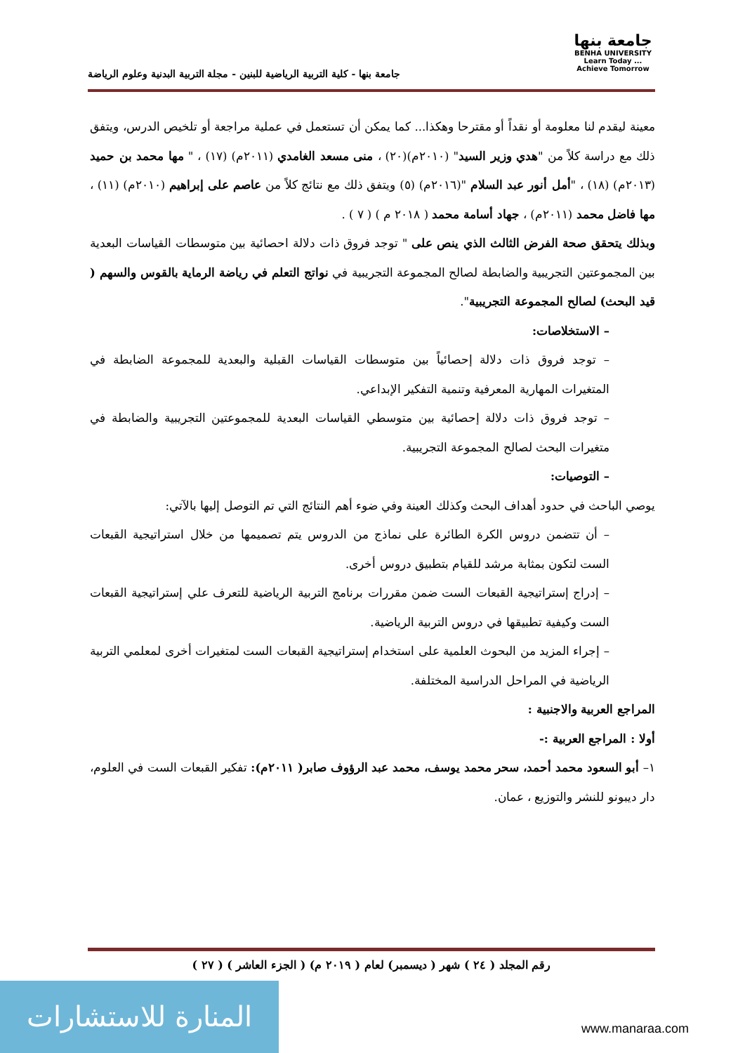جامعة بنها
BENHA UNIVERSITY
Learn Today ... Achieve Tomorrow
جامعة بنها - كلية التربية الرياضية للبنين - مجلة التربية البدنية وعلوم الرياضة
معينة ليقدم لنا معلومة أو نقداً أو مقترحا وهكذا... كما يمكن أن تستعمل في عملية مراجعة أو تلخيص الدرس، ويتفق ذلك مع دراسة كلاً من "هدي وزير السيد" (٢٠١٠م)(٢٠) ، منى مسعد الغامدي (٢٠١١م) (١٧) ، " مها محمد بن حميد (٢٠١٣م) (١٨) ، "أمل أنور عبد السلام "(٢٠١٦م) (٥) ويتفق ذلك مع نتائج كلاً من عاصم على إبراهيم (٢٠١٠م) (١١) ، مها فاضل محمد (٢٠١١م) ، جهاد أسامة محمد ( ٢٠١٨ م ) ( ٧ ) .
وبذلك يتحقق صحة الفرض الثالث الذي ينص على " توجد فروق ذات دلالة احصائية بين متوسطات القياسات البعدية بين المجموعتين التجريبية والضابطة لصالح المجموعة التجريبية في نواتج التعلم في رياضة الرماية بالقوس والسهم ( قيد البحث) لصالح المجموعة التجريبية".
– الاستخلاصات:
– توجد فروق ذات دلالة إحصائياً بين متوسطات القياسات القبلية والبعدية للمجموعة الضابطة في المتغيرات المهارية المعرفية وتنمية التفكير الإبداعي.
– توجد فروق ذات دلالة إحصائية بين متوسطي القياسات البعدية للمجموعتين التجريبية والضابطة في متغيرات البحث لصالح المجموعة التجريبية.
– التوصيات:
يوصي الباحث في حدود أهداف البحث وكذلك العينة وفي ضوء أهم النتائج التي تم التوصل إليها بالآتي:
– أن تتضمن دروس الكرة الطائرة على نماذج من الدروس يتم تصميمها من خلال استراتيجية القبعات الست لتكون بمثابة مرشد للقيام بتطبيق دروس أخرى.
– إدراج إستراتيجية القبعات الست ضمن مقررات برنامج التربية الرياضية للتعرف علي إستراتيجية القبعات الست وكيفية تطبيقها في دروس التربية الرياضية.
– إجراء المزيد من البحوث العلمية على استخدام إستراتيجية القبعات الست لمتغيرات أخرى لمعلمي التربية الرياضية في المراحل الدراسية المختلفة.
المراجع العربية والاجنبية :
أولا : المراجع العربية :-
١– أبو السعود محمد أحمد، سحر محمد يوسف، محمد عبد الرؤوف صابر( ٢٠١١م): تفكير القبعات الست في العلوم، دار ديبونو للنشر والتوزيع ، عمان.
رقم المجلد ( ٢٤ ) شهر ( ديسمبر) لعام ( ٢٠١٩ م) ( الجزء العاشر ) ( ٢٧ )
المنارة للاستشارات
www.manaraa.com